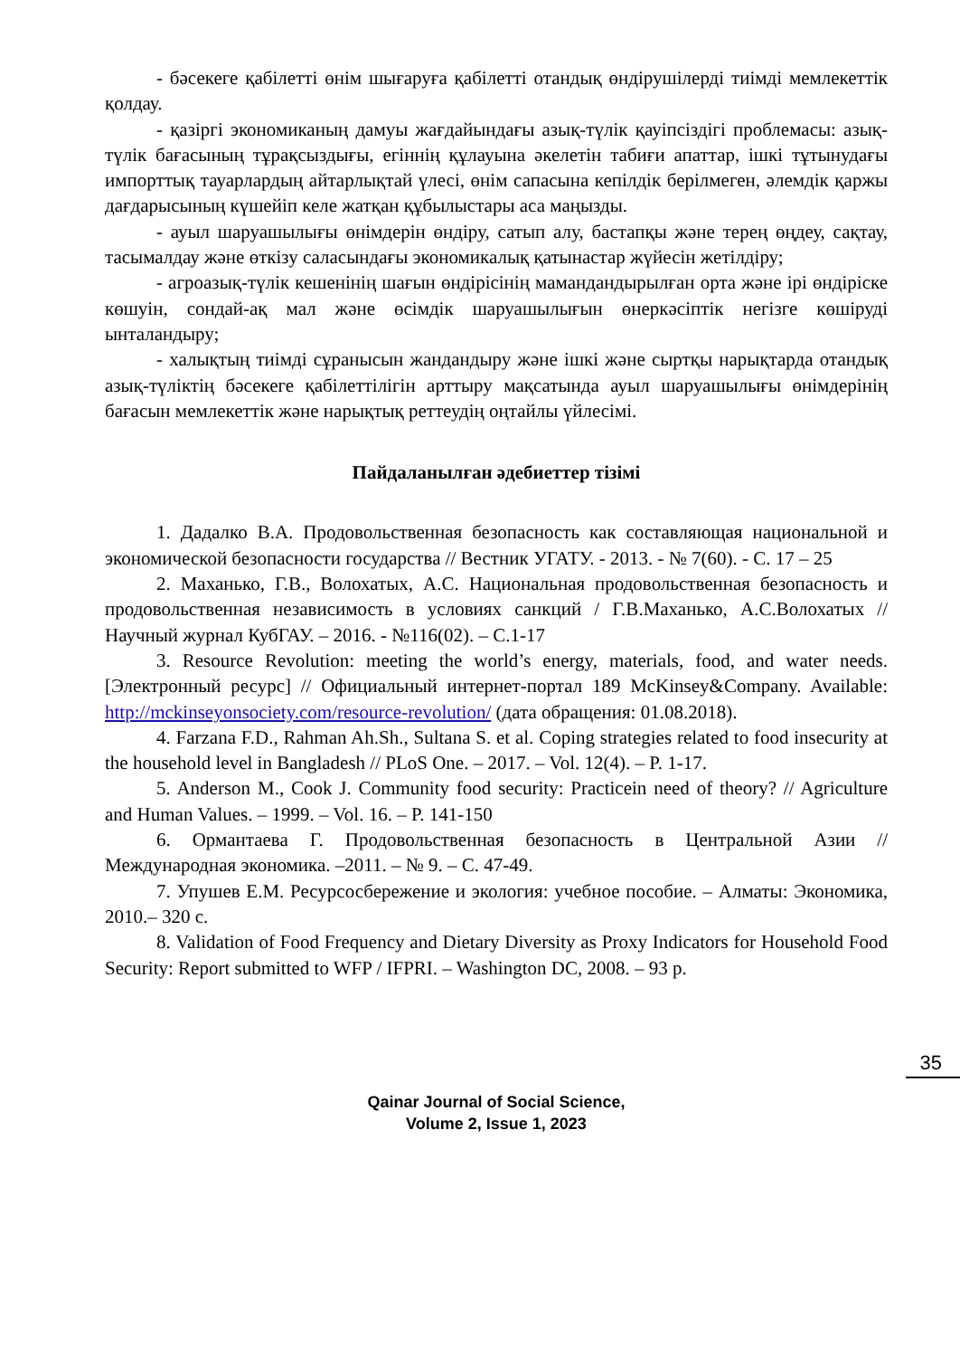- бәсекеге қабілетті өнім шығаруға қабілетті отандық өндірушілерді тиімді мемлекеттік қолдау.
- қазіргі экономиканың дамуы жағдайындағы азық-түлік қауіпсіздігі проблемасы: азық-түлік бағасының тұрақсыздығы, егіннің құлауына әкелетін табиғи апаттар, ішкі тұтынудағы импорттық тауарлардың айтарлықтай үлесі, өнім сапасына кепілдік берілмеген, әлемдік қаржы дағдарысының күшейіп келе жатқан құбылыстары аса маңызды.
- ауыл шаруашылығы өнімдерін өндіру, сатып алу, бастапқы және терең өңдеу, сақтау, тасымалдау және өткізу саласындағы экономикалық қатынастар жүйесін жетілдіру;
- агроазық-түлік кешенінің шағын өндірісінің мамандандырылған орта және ірі өндіріске көшуін, сондай-ақ мал және өсімдік шаруашылығын өнеркәсіптік негізге көшіруді ынталандыру;
- халықтың тиімді сұранысын жандандыру және ішкі және сыртқы нарықтарда отандық азық-түліктің бәсекеге қабілеттілігін арттыру мақсатында ауыл шаруашылығы өнімдерінің бағасын мемлекеттік және нарықтық реттеудің оңтайлы үйлесімі.
Пайдаланылған әдебиеттер тізімі
1. Дадалко В.А. Продовольственная безопасность как составляющая национальной и экономической безопасности государства // Вестник УГАТУ. - 2013. - № 7(60). - С. 17 – 25
2. Маханько, Г.В., Волохатых, А.С. Национальная продовольственная безопасность и продовольственная независимость в условиях санкций / Г.В.Маханько, А.С.Волохатых // Научный журнал КубГАУ. – 2016. - №116(02). – С.1-17
3. Resource Revolution: meeting the world’s energy, materials, food, and water needs. [Электронный ресурс] // Официальный интернет-портал 189 McKinsey&Company. Available: http://mckinseyonsociety.com/resource-revolution/ (дата обращения: 01.08.2018).
4. Farzana F.D., Rahman Ah.Sh., Sultana S. et al. Coping strategies related to food insecurity at the household level in Bangladesh // PLoS One. – 2017. – Vol. 12(4). – P. 1-17.
5. Anderson M., Cook J. Community food security: Practicein need of theory? // Agriculture and Human Values. – 1999. – Vol. 16. – P. 141-150
6. Ормантаева Г. Продовольственная безопасность в Центральной Азии // Международная экономика. –2011. – № 9. – С. 47-49.
7. Упушев Е.М. Ресурсосбережение и экология: учебное пособие. – Алматы: Экономика, 2010.– 320 с.
8. Validation of Food Frequency and Dietary Diversity as Proxy Indicators for Household Food Security: Report submitted to WFP / IFPRI. – Washington DC, 2008. – 93 p.
35
Qainar Journal of Social Science,
Volume 2, Issue 1, 2023